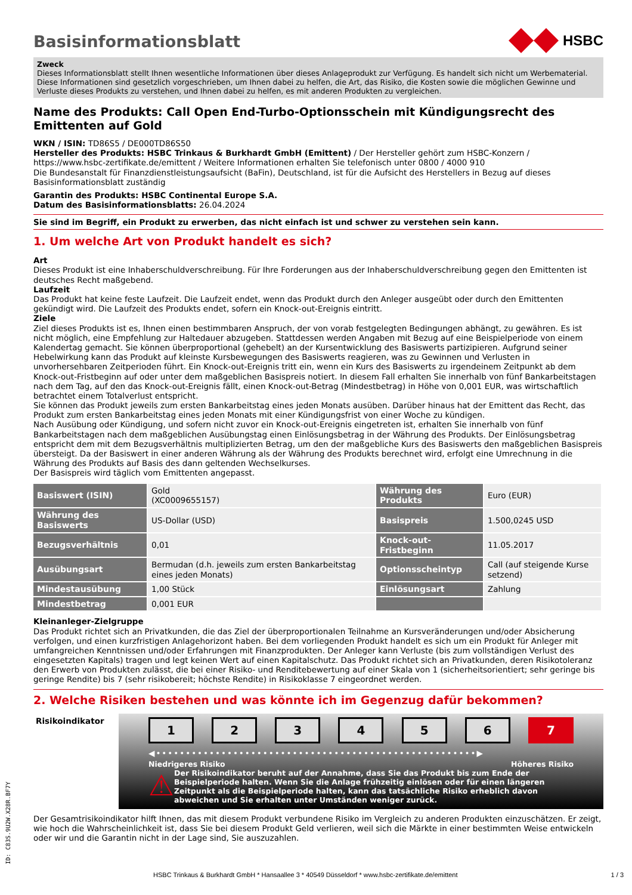Basisinformationsblatt
HSBC
Zweck
Dieses Informationsblatt stellt Ihnen wesentliche Informationen über dieses Anlageprodukt zur Verfügung. Es handelt sich nicht um Werbematerial. Diese Informationen sind gesetzlich vorgeschrieben, um Ihnen dabei zu helfen, die Art, das Risiko, die Kosten sowie die möglichen Gewinne und Verluste dieses Produkts zu verstehen, und Ihnen dabei zu helfen, es mit anderen Produkten zu vergleichen.
Name des Produkts: Call Open End-Turbo-Optionsschein mit Kündigungsrecht des Emittenten auf Gold
WKN / ISIN: TD86S5 / DE000TD86S50
Hersteller des Produkts: HSBC Trinkaus & Burkhardt GmbH (Emittent) / Der Hersteller gehört zum HSBC-Konzern / https://www.hsbc-zertifikate.de/emittent / Weitere Informationen erhalten Sie telefonisch unter 0800 / 4000 910
Die Bundesanstalt für Finanzdienstleistungsaufsicht (BaFin), Deutschland, ist für die Aufsicht des Herstellers in Bezug auf dieses Basisinformationsblatt zuständig
Garantin des Produkts: HSBC Continental Europe S.A.
Datum des Basisinformationsblatts: 26.04.2024
Sie sind im Begriff, ein Produkt zu erwerben, das nicht einfach ist und schwer zu verstehen sein kann.
1. Um welche Art von Produkt handelt es sich?
Art
Dieses Produkt ist eine Inhaberschuldverschreibung. Für Ihre Forderungen aus der Inhaberschuldverschreibung gegen den Emittenten ist deutsches Recht maßgebend.
Laufzeit
Das Produkt hat keine feste Laufzeit. Die Laufzeit endet, wenn das Produkt durch den Anleger ausgeübt oder durch den Emittenten gekündigt wird. Die Laufzeit des Produkts endet, sofern ein Knock-out-Ereignis eintritt.
Ziele
Ziel dieses Produkts ist es, Ihnen einen bestimmbaren Anspruch, der von vorab festgelegten Bedingungen abhängt, zu gewähren. Es ist nicht möglich, eine Empfehlung zur Haltedauer abzugeben. Stattdessen werden Angaben mit Bezug auf eine Beispielperiode von einem Kalendertag gemacht. Sie können überproportional (gehebelt) an der Kursentwicklung des Basiswerts partizipieren. Aufgrund seiner Hebelwirkung kann das Produkt auf kleinste Kursbewegungen des Basiswerts reagieren, was zu Gewinnen und Verlusten in unvorhersehbaren Zeitperioden führt. Ein Knock-out-Ereignis tritt ein, wenn ein Kurs des Basiswerts zu irgendeinem Zeitpunkt ab dem Knock-out-Fristbeginn auf oder unter dem maßgeblichen Basispreis notiert. In diesem Fall erhalten Sie innerhalb von fünf Bankarbeitstagen nach dem Tag, auf den das Knock-out-Ereignis fällt, einen Knock-out-Betrag (Mindestbetrag) in Höhe von 0,001 EUR, was wirtschaftlich betrachtet einem Totalverlust entspricht.
Sie können das Produkt jeweils zum ersten Bankarbeitstag eines jeden Monats ausüben. Darüber hinaus hat der Emittent das Recht, das Produkt zum ersten Bankarbeitstag eines jeden Monats mit einer Kündigungsfrist von einer Woche zu kündigen.
Nach Ausübung oder Kündigung, und sofern nicht zuvor ein Knock-out-Ereignis eingetreten ist, erhalten Sie innerhalb von fünf Bankarbeitstagen nach dem maßgeblichen Ausübungstag einen Einlösungsbetrag in der Währung des Produkts. Der Einlösungsbetrag entspricht dem mit dem Bezugsverhältnis multiplizierten Betrag, um den der maßgebliche Kurs des Basiswerts den maßgeblichen Basispreis übersteigt. Da der Basiswert in einer anderen Währung als der Währung des Produkts berechnet wird, erfolgt eine Umrechnung in die Währung des Produkts auf Basis des dann geltenden Wechselkurses.
Der Basispreis wird täglich vom Emittenten angepasst.
| Basiswert (ISIN) | Gold (XC0009655157) | Währung des Produkts | Euro (EUR) |
| Währung des Basiswerts | US-Dollar (USD) | Basispreis | 1.500,0245 USD |
| Bezugsverhältnis | 0,01 | Knock-out-Fristbeginn | 11.05.2017 |
| Ausübungsart | Bermudan (d.h. jeweils zum ersten Bankarbeitstag eines jeden Monats) | Optionsscheintyp | Call (auf steigende Kurse setzend) |
| Mindestausübung | 1,00 Stück | Einlösungsart | Zahlung |
| Mindestbetrag | 0,001 EUR | | |
Kleinanleger-Zielgruppe
Das Produkt richtet sich an Privatkunden, die das Ziel der überproportionalen Teilnahme an Kursveränderungen und/oder Absicherung verfolgen, und einen kurzfristigen Anlagehorizont haben. Bei dem vorliegenden Produkt handelt es sich um ein Produkt für Anleger mit umfangreichen Kenntnissen und/oder Erfahrungen mit Finanzprodukten. Der Anleger kann Verluste (bis zum vollständigen Verlust des eingesetzten Kapitals) tragen und legt keinen Wert auf einen Kapitalschutz. Das Produkt richtet sich an Privatkunden, deren Risikotoleranz den Erwerb von Produkten zulässt, die bei einer Risiko- und Renditebewertung auf einer Skala von 1 (sicherheitsorientiert; sehr geringe bis geringe Rendite) bis 7 (sehr risikobereit; höchste Rendite) in Risikoklasse 7 eingeordnet werden.
2. Welche Risiken bestehen und was könnte ich im Gegenzug dafür bekommen?
Risikoindikator
1 2 3 4 5 6 7
◀••••••••••••••••••••••••••••••••••••••••••••••••••••••▶
Niedrigeres Risiko Höheres Risiko
⚠
Der Risikoindikator beruht auf der Annahme, dass Sie das Produkt bis zum Ende der Beispielperiode halten. Wenn Sie die Anlage frühzeitig einlösen oder für einen längeren Zeitpunkt als die Beispielperiode halten, kann das tatsächliche Risiko erheblich davon abweichen und Sie erhalten unter Umständen weniger zurück.
Der Gesamtrisikoindikator hilft Ihnen, das mit diesem Produkt verbundene Risiko im Vergleich zu anderen Produkten einzuschätzen. Er zeigt, wie hoch die Wahrscheinlichkeit ist, dass Sie bei diesem Produkt Geld verlieren, weil sich die Märkte in einer bestimmten Weise entwickeln oder wir und die Garantin nicht in der Lage sind, Sie auszuzahlen.
HSBC Trinkaus & Burkhardt GmbH * Hansaallee 3 * 40549 Düsseldorf * www.hsbc-zertifikate.de/emittent 1 / 3
ID: C83S.9U2W.X28R.BF7Y